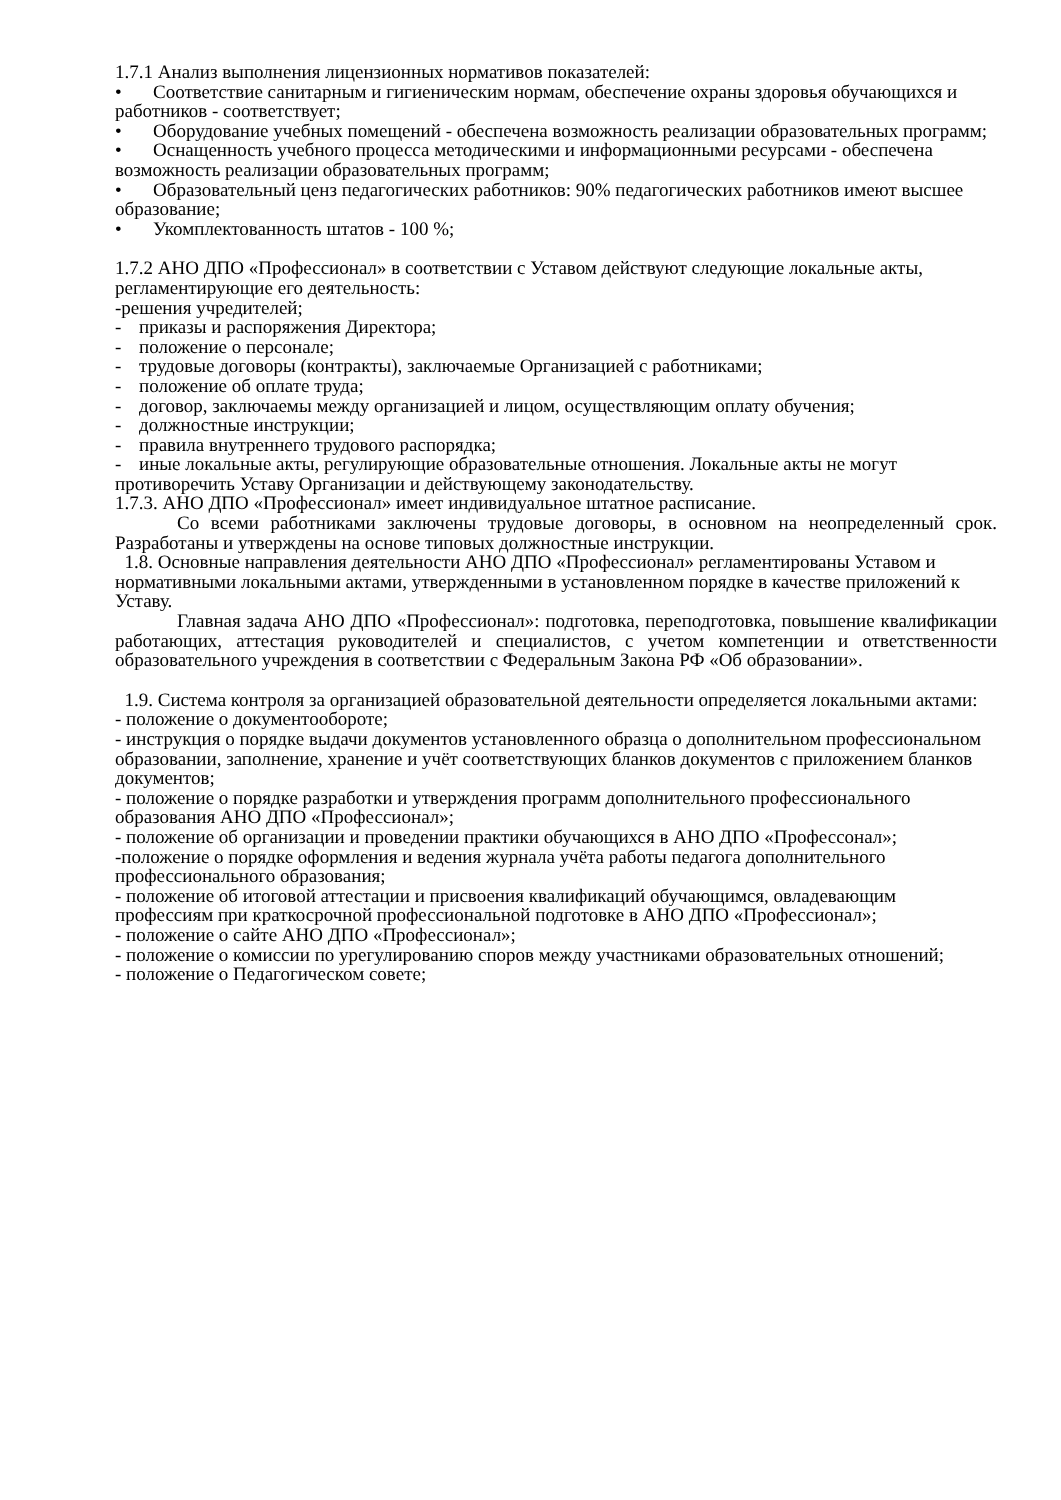1.7.1 Анализ выполнения лицензионных нормативов показателей:
• Соответствие санитарным и гигиеническим нормам, обеспечение охраны здоровья обучающихся и работников - соответствует;
• Оборудование учебных помещений - обеспечена возможность реализации образовательных программ;
• Оснащенность учебного процесса методическими и информационными ресурсами - обеспечена возможность реализации образовательных программ;
• Образовательный ценз педагогических работников: 90% педагогических работников имеют высшее образование;
• Укомплектованность штатов - 100 %;
1.7.2 АНО ДПО «Профессионал» в соответствии с Уставом действуют следующие локальные акты, регламентирующие его деятельность:
-решения учредителей;
- приказы и распоряжения Директора;
- положение о персонале;
- трудовые договоры (контракты), заключаемые Организацией с работниками;
- положение об оплате труда;
- договор, заключаемы между организацией и лицом, осуществляющим оплату обучения;
- должностные инструкции;
- правила внутреннего трудового распорядка;
- иные локальные акты, регулирующие образовательные отношения. Локальные акты не могут противоречить Уставу Организации и действующему законодательству.
1.7.3. АНО ДПО «Профессионал» имеет индивидуальное штатное расписание.
Со всеми работниками заключены трудовые договоры, в основном на неопределенный срок. Разработаны и утверждены на основе типовых должностные инструкции.
1.8. Основные направления деятельности АНО ДПО «Профессионал» регламентированы Уставом и нормативными локальными актами, утвержденными в установленном порядке в качестве приложений к Уставу.
Главная задача АНО ДПО «Профессионал»: подготовка, переподготовка, повышение квалификации работающих, аттестация руководителей и специалистов, с учетом компетенции и ответственности образовательного учреждения в соответствии с Федеральным Закона РФ «Об образовании».
1.9. Система контроля за организацией образовательной деятельности определяется локальными актами:
- положение о документообороте;
- инструкция о порядке выдачи документов установленного образца о дополнительном профессиональном образовании, заполнение, хранение и учёт соответствующих бланков документов с приложением бланков документов;
- положение о порядке разработки и утверждения программ дополнительного профессионального образования АНО ДПО «Профессионал»;
- положение об организации и проведении практики обучающихся в АНО ДПО «Профессонал»;
-положение о порядке оформления и ведения журнала учёта работы педагога дополнительного профессионального образования;
- положение об итоговой аттестации и присвоения квалификаций обучающимся, овладевающим профессиям при краткосрочной профессиональной подготовке в АНО ДПО «Профессионал»;
- положение о сайте АНО ДПО «Профессионал»;
- положение о комиссии по урегулированию споров между участниками образовательных отношений;
- положение о Педагогическом совете;